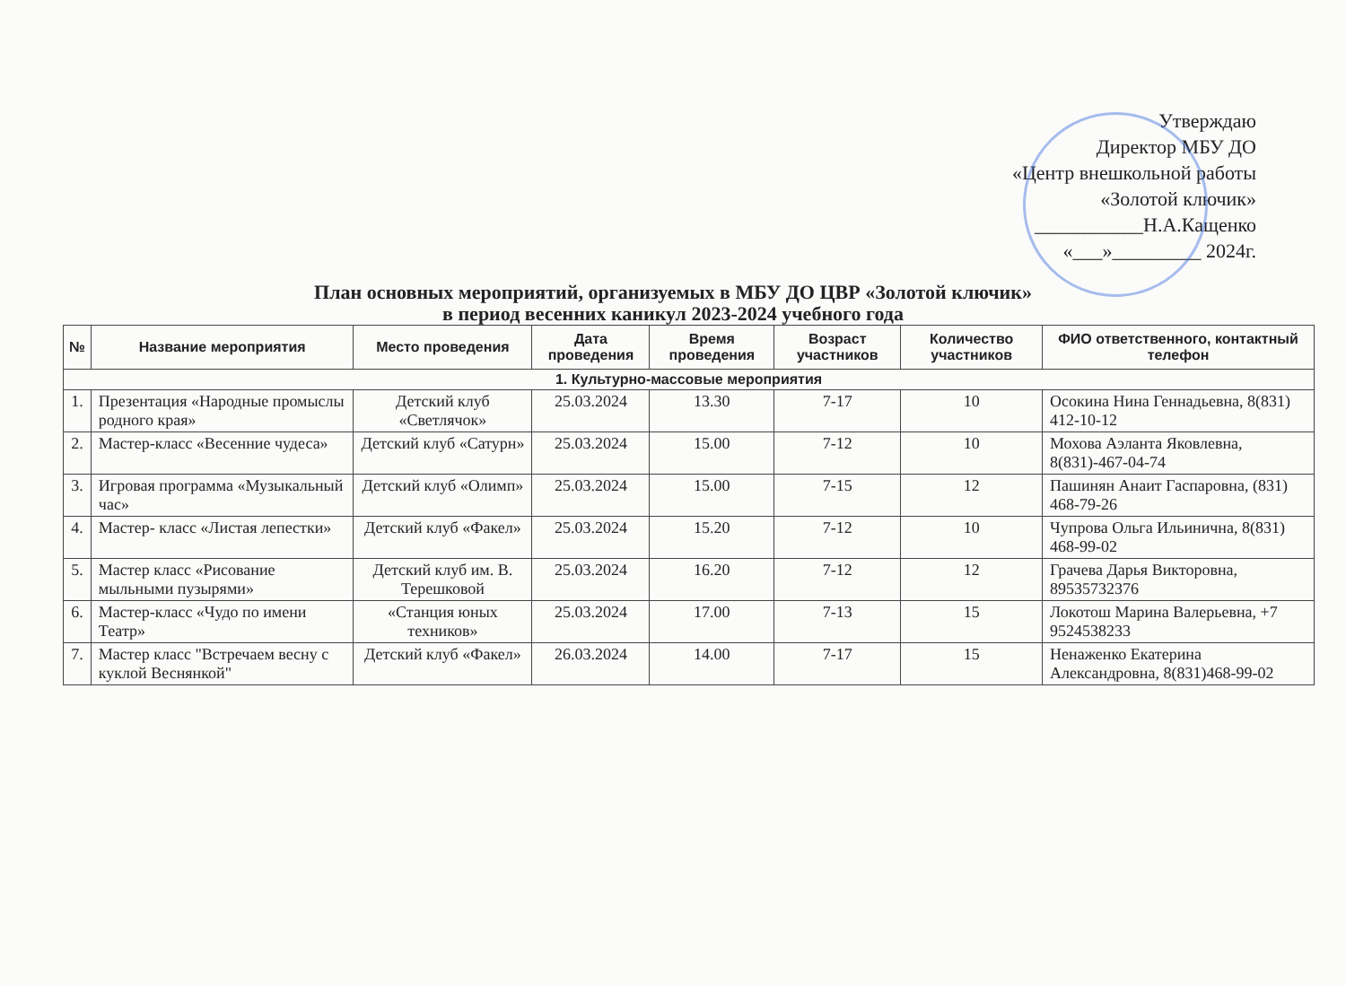Утверждаю
Директор МБУ ДО
«Центр внешкольной работы
«Золотой ключик»
___________Н.А.Кащенко
«___»_________ 2024г.
План основных мероприятий, организуемых в МБУ ДО ЦВР «Золотой ключик»
в период весенних каникул 2023-2024 учебного года
| № | Название мероприятия | Место проведения | Дата проведения | Время проведения | Возраст участников | Количество участников | ФИО ответственного, контактный телефон |
| --- | --- | --- | --- | --- | --- | --- | --- |
| 1. Культурно-массовые мероприятия | | | | | | | |
| 1. | Презентация «Народные промыслы родного края» | Детский клуб «Светлячок» | 25.03.2024 | 13.30 | 7-17 | 10 | Осокина Нина Геннадьевна, 8(831) 412-10-12 |
| 2. | Мастер-класс «Весенние чудеса» | Детский клуб «Сатурн» | 25.03.2024 | 15.00 | 7-12 | 10 | Мохова Аэланта Яковлевна, 8(831)-467-04-74 |
| 3. | Игровая программа «Музыкальный час» | Детский клуб «Олимп» | 25.03.2024 | 15.00 | 7-15 | 12 | Пашинян Анаит Гаспаровна, (831) 468-79-26 |
| 4. | Мастер- класс «Листая лепестки» | Детский клуб «Факел» | 25.03.2024 | 15.20 | 7-12 | 10 | Чупрова Ольга Ильинична, 8(831) 468-99-02 |
| 5. | Мастер класс «Рисование мыльными пузырями» | Детский клуб им. В. Терешковой | 25.03.2024 | 16.20 | 7-12 | 12 | Грачева Дарья Викторовна, 89535732376 |
| 6. | Мастер-класс «Чудо по имени Театр» | «Станция юных техников» | 25.03.2024 | 17.00 | 7-13 | 15 | Локотош Марина Валерьевна, +7 9524538233 |
| 7. | Мастер класс "Встречаем весну с куклой Веснянкой" | Детский клуб «Факел» | 26.03.2024 | 14.00 | 7-17 | 15 | Ненаженко Екатерина Александровна, 8(831)468-99-02 |